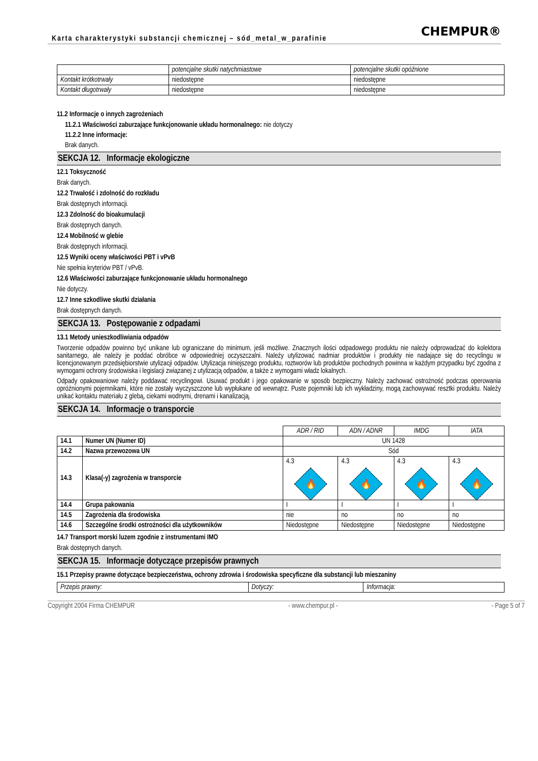Karta charakterystyki substancji chemicznej – sód_metal_w_parafinie CHEMPUR®
| | potencjalne skutki natychmiastowe | potencjalne skutki opóźnione |
| Kontakt krótkotrwały | niedostępne | niedostępne |
| Kontakt długotrwały | niedostępne | niedostępne |
11.2 Informacje o innych zagrożeniach
11.2.1 Właściwości zaburzające funkcjonowanie układu hormonalnego: nie dotyczy
11.2.2 Inne informacje:
Brak danych.
SEKCJA 12. Informacje ekologiczne
12.1 Toksyczność
Brak danych.
12.2 Trwałość i zdolność do rozkładu
Brak dostępnych informacji.
12.3 Zdolność do bioakumulacji
Brak dostępnych danych.
12.4 Mobilność w glebie
Brak dostępnych informacji.
12.5 Wyniki oceny właściwości PBT i vPvB
Nie spełnia kryteriów PBT / vPvB.
12.6 Właściwości zaburzające funkcjonowanie układu hormonalnego
Nie dotyczy.
12.7 Inne szkodliwe skutki działania
Brak dostępnych danych.
SEKCJA 13. Postępowanie z odpadami
13.1 Metody unieszkodliwiania odpadów
Tworzenie odpadów powinno być unikane lub ograniczane do minimum, jeśli możliwe. Znacznych ilości odpadowego produktu nie należy odprowadzać do kolektora sanitarnego, ale należy je poddać obróbce w odpowiedniej oczyszczalni. Należy utylizować nadmiar produktów i produkty nie nadające się do recyclingu w licencjonowanym przedsiębiorstwie utylizacji odpadów. Utylizacja niniejszego produktu, roztworów lub produktów pochodnych powinna w każdym przypadku być zgodna z wymogami ochrony środowiska i legislacji związanej z utylizacją odpadów, a także z wymogami władz lokalnych.
Odpady opakowaniowe należy poddawać recyclingowi. Usuwać produkt i jego opakowanie w sposób bezpieczny. Należy zachować ostrożność podczas operowania opróżnionymi pojemnikami, które nie zostały wyczyszczone lub wypłukane od wewnątrz. Puste pojemniki lub ich wykładziny, mogą zachowywać resztki produktu. Należy unikać kontaktu materiału z glebą, ciekami wodnymi, drenami i kanalizacją.
SEKCJA 14. Informacje o transporcie
| | | ADR / RID | ADN / ADNR | IMDG | IATA |
| 14.1 | Numer UN (Numer ID) | UN 1428 | | | |
| 14.2 | Nazwa przewozowa UN | Sód | | | |
| 14.3 | Klasa(-y) zagrożenia w transporcie | 4.3 🔥 | 4.3 🔥 | 4.3 🔥 | 4.3 🔥 |
| 14.4 | Grupa pakowania | I | I | I | I |
| 14.5 | Zagrożenia dla środowiska | nie | no | no | no |
| 14.6 | Szczególne środki ostrożności dla użytkowników | Niedostępne | Niedostępne | Niedostępne | Niedostępne |
14.7 Transport morski luzem zgodnie z instrumentami IMO
Brak dostępnych danych.
SEKCJA 15. Informacje dotyczące przepisów prawnych
15.1 Przepisy prawne dotyczące bezpieczeństwa, ochrony zdrowia i środowiska specyficzne dla substancji lub mieszaniny
| Przepis prawny: | Dotyczy: | Informacja: |
Copyright 2004 Firma CHEMPUR - www.chempur.pl - - Page 5 of 7